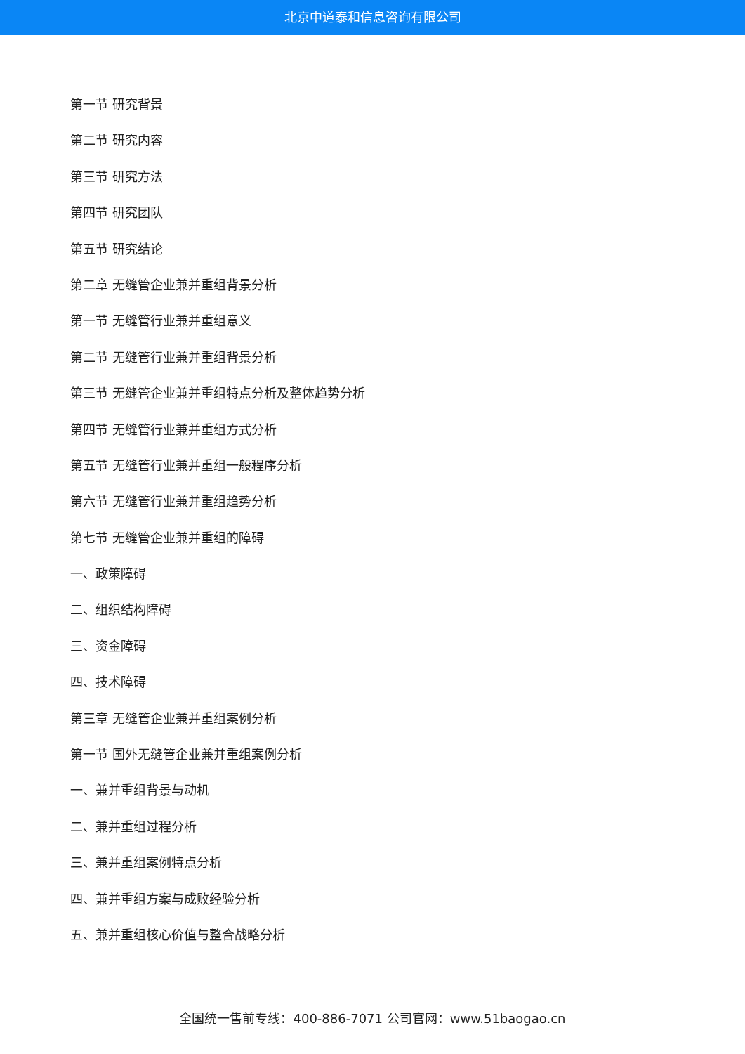北京中道泰和信息咨询有限公司
第一节 研究背景
第二节 研究内容
第三节 研究方法
第四节 研究团队
第五节 研究结论
第二章 无缝管企业兼并重组背景分析
第一节 无缝管行业兼并重组意义
第二节 无缝管行业兼并重组背景分析
第三节 无缝管企业兼并重组特点分析及整体趋势分析
第四节 无缝管行业兼并重组方式分析
第五节 无缝管行业兼并重组一般程序分析
第六节 无缝管行业兼并重组趋势分析
第七节 无缝管企业兼并重组的障碍
一、政策障碍
二、组织结构障碍
三、资金障碍
四、技术障碍
第三章 无缝管企业兼并重组案例分析
第一节 国外无缝管企业兼并重组案例分析
一、兼并重组背景与动机
二、兼并重组过程分析
三、兼并重组案例特点分析
四、兼并重组方案与成败经验分析
五、兼并重组核心价值与整合战略分析
全国统一售前专线：400-886-7071 公司官网：www.51baogao.cn